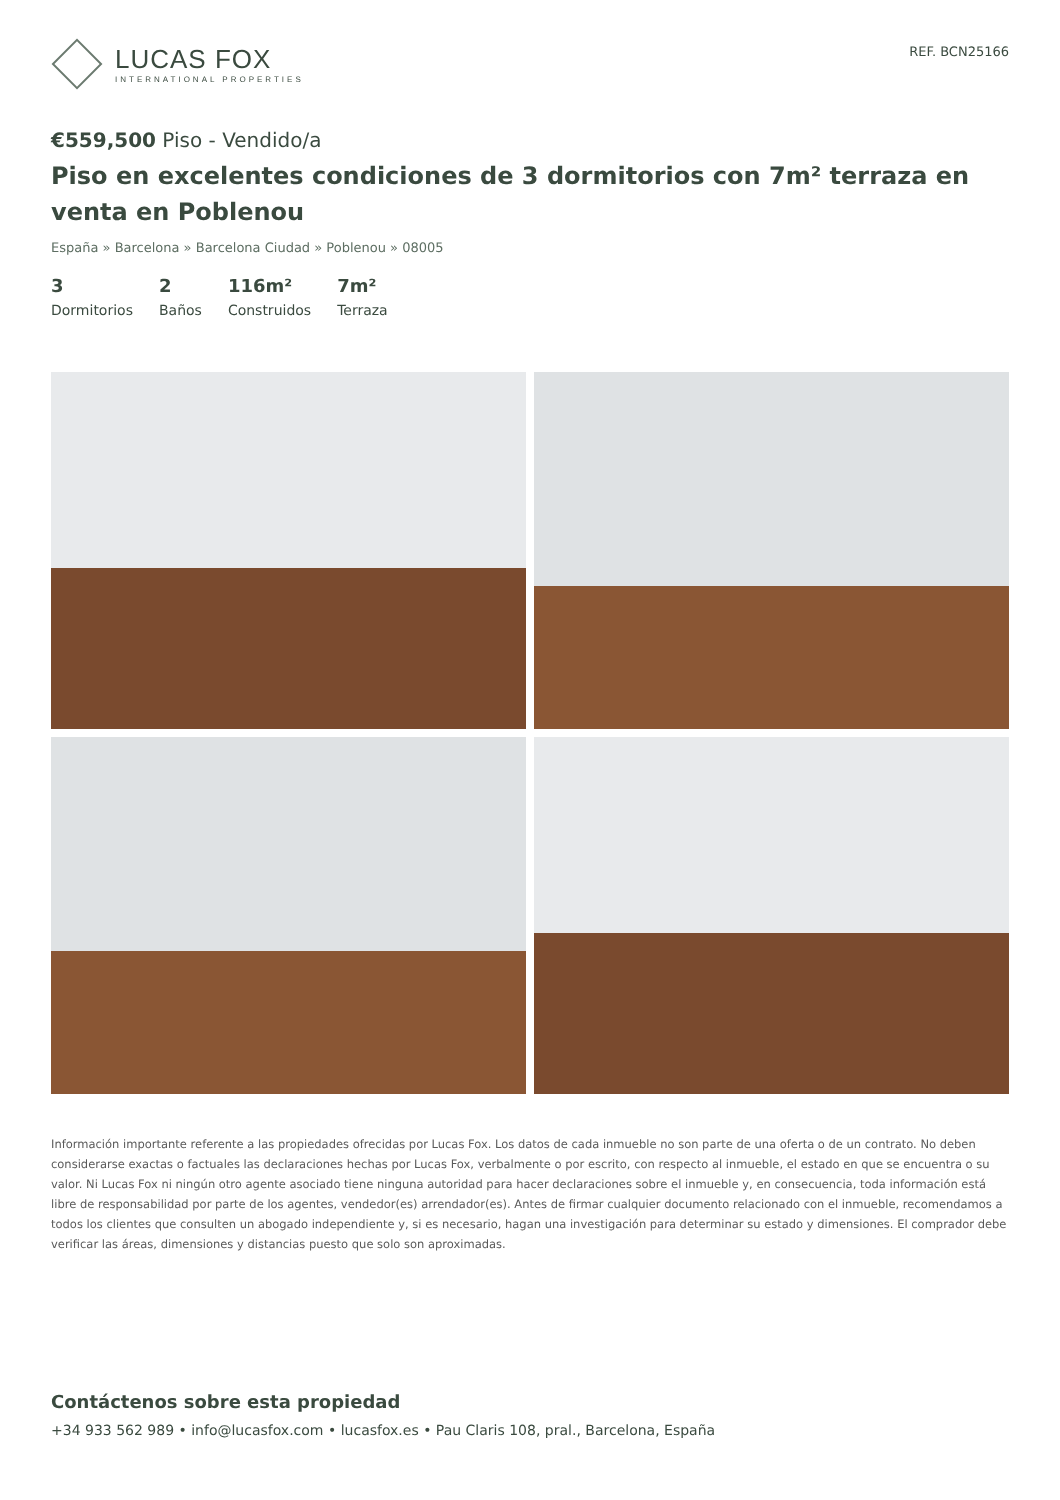LUCAS FOX
INTERNATIONAL PROPERTIES
REF. BCN25166
€559,500 Piso - Vendido/a
Piso en excelentes condiciones de 3 dormitorios con 7m² terraza en venta en Poblenou
España » Barcelona » Barcelona Ciudad » Poblenou » 08005
3
Dormitorios
2
Baños
116m²
Construidos
7m²
Terraza
Información importante referente a las propiedades ofrecidas por Lucas Fox. Los datos de cada inmueble no son parte de una oferta o de un contrato. No deben considerarse exactas o factuales las declaraciones hechas por Lucas Fox, verbalmente o por escrito, con respecto al inmueble, el estado en que se encuentra o su valor. Ni Lucas Fox ni ningún otro agente asociado tiene ninguna autoridad para hacer declaraciones sobre el inmueble y, en consecuencia, toda información está libre de responsabilidad por parte de los agentes, vendedor(es) arrendador(es). Antes de firmar cualquier documento relacionado con el inmueble, recomendamos a todos los clientes que consulten un abogado independiente y, si es necesario, hagan una investigación para determinar su estado y dimensiones. El comprador debe verificar las áreas, dimensiones y distancias puesto que solo son aproximadas.
Contáctenos sobre esta propiedad
+34 933 562 989 • info@lucasfox.com • lucasfox.es • Pau Claris 108, pral., Barcelona, España